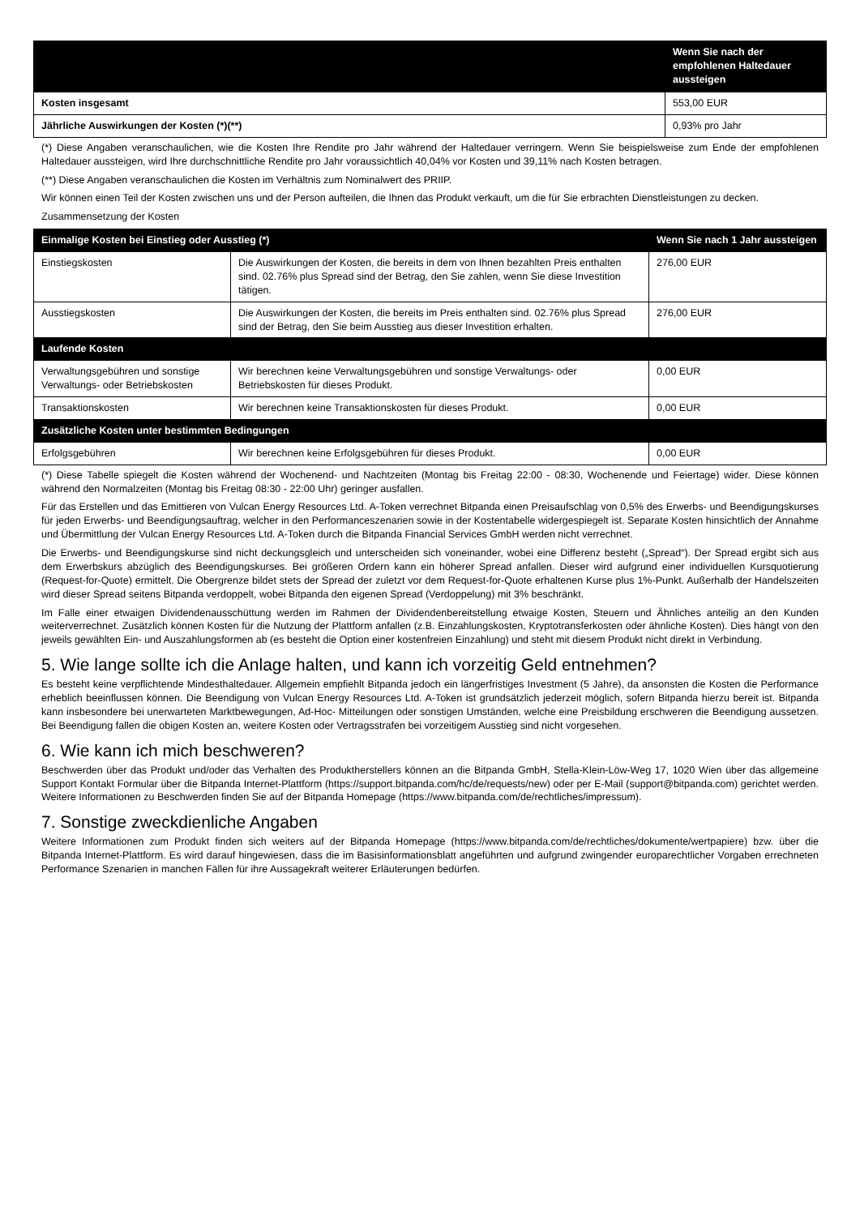| | Wenn Sie nach der empfohlenen Haltedauer aussteigen |
| --- | --- |
| Kosten insgesamt | 553,00 EUR |
| Jährliche Auswirkungen der Kosten (*)(**) | 0,93% pro Jahr |
(*) Diese Angaben veranschaulichen, wie die Kosten Ihre Rendite pro Jahr während der Haltedauer verringern. Wenn Sie beispielsweise zum Ende der empfohlenen Haltedauer aussteigen, wird Ihre durchschnittliche Rendite pro Jahr voraussichtlich 40,04% vor Kosten und 39,11% nach Kosten betragen.
(**) Diese Angaben veranschaulichen die Kosten im Verhältnis zum Nominalwert des PRIIP.
Wir können einen Teil der Kosten zwischen uns und der Person aufteilen, die Ihnen das Produkt verkauft, um die für Sie erbrachten Dienstleistungen zu decken.
Zusammensetzung der Kosten
| Einmalige Kosten bei Einstieg oder Ausstieg (*) | | Wenn Sie nach 1 Jahr aussteigen |
| --- | --- | --- |
| Einstiegskosten | Die Auswirkungen der Kosten, die bereits in dem von Ihnen bezahlten Preis enthalten sind. 02.76% plus Spread sind der Betrag, den Sie zahlen, wenn Sie diese Investition tätigen. | 276,00 EUR |
| Ausstiegskosten | Die Auswirkungen der Kosten, die bereits im Preis enthalten sind. 02.76% plus Spread sind der Betrag, den Sie beim Ausstieg aus dieser Investition erhalten. | 276,00 EUR |
| Laufende Kosten | | |
| Verwaltungsgebühren und sonstige Verwaltungs- oder Betriebskosten | Wir berechnen keine Verwaltungsgebühren und sonstige Verwaltungs- oder Betriebskosten für dieses Produkt. | 0,00 EUR |
| Transaktionskosten | Wir berechnen keine Transaktionskosten für dieses Produkt. | 0,00 EUR |
| Zusätzliche Kosten unter bestimmten Bedingungen | | |
| Erfolgsgebühren | Wir berechnen keine Erfolgsgebühren für dieses Produkt. | 0,00 EUR |
(*) Diese Tabelle spiegelt die Kosten während der Wochenend- und Nachtzeiten (Montag bis Freitag 22:00 - 08:30, Wochenende und Feiertage) wider. Diese können während den Normalzeiten (Montag bis Freitag 08:30 - 22:00 Uhr) geringer ausfallen.
Für das Erstellen und das Emittieren von Vulcan Energy Resources Ltd. A-Token verrechnet Bitpanda einen Preisaufschlag von 0,5% des Erwerbs- und Beendigungskurses für jeden Erwerbs- und Beendigungsauftrag, welcher in den Performanceszenarien sowie in der Kostentabelle widergespiegelt ist. Separate Kosten hinsichtlich der Annahme und Übermittlung der Vulcan Energy Resources Ltd. A-Token durch die Bitpanda Financial Services GmbH werden nicht verrechnet.
Die Erwerbs- und Beendigungskurse sind nicht deckungsgleich und unterscheiden sich voneinander, wobei eine Differenz besteht („Spread“). Der Spread ergibt sich aus dem Erwerbskurs abzüglich des Beendigungskurses. Bei größeren Ordern kann ein höherer Spread anfallen. Dieser wird aufgrund einer individuellen Kursquotierung (Request-for-Quote) ermittelt. Die Obergrenze bildet stets der Spread der zuletzt vor dem Request-for-Quote erhaltenen Kurse plus 1%-Punkt. Außerhalb der Handelszeiten wird dieser Spread seitens Bitpanda verdoppelt, wobei Bitpanda den eigenen Spread (Verdoppelung) mit 3% beschränkt.
Im Falle einer etwaigen Dividendenausschüttung werden im Rahmen der Dividendenbereitstellung etwaige Kosten, Steuern und Ähnliches anteilig an den Kunden weiterverrechnet. Zusätzlich können Kosten für die Nutzung der Plattform anfallen (z.B. Einzahlungskosten, Kryptotransferkosten oder ähnliche Kosten). Dies hängt von den jeweils gewählten Ein- und Auszahlungsformen ab (es besteht die Option einer kostenfreien Einzahlung) und steht mit diesem Produkt nicht direkt in Verbindung.
5. Wie lange sollte ich die Anlage halten, und kann ich vorzeitig Geld entnehmen?
Es besteht keine verpflichtende Mindesthaltedauer. Allgemein empfiehlt Bitpanda jedoch ein längerfristiges Investment (5 Jahre), da ansonsten die Kosten die Performance erheblich beeinflussen können. Die Beendigung von Vulcan Energy Resources Ltd. A-Token ist grundsätzlich jederzeit möglich, sofern Bitpanda hierzu bereit ist. Bitpanda kann insbesondere bei unerwarteten Marktbewegungen, Ad-Hoc- Mitteilungen oder sonstigen Umständen, welche eine Preisbildung erschweren die Beendigung aussetzen. Bei Beendigung fallen die obigen Kosten an, weitere Kosten oder Vertragsstrafen bei vorzeitigem Ausstieg sind nicht vorgesehen.
6. Wie kann ich mich beschweren?
Beschwerden über das Produkt und/oder das Verhalten des Produktherstellers können an die Bitpanda GmbH, Stella-Klein-Löw-Weg 17, 1020 Wien über das allgemeine Support Kontakt Formular über die Bitpanda Internet-Plattform (https://support.bitpanda.com/hc/de/requests/new) oder per E-Mail (support@bitpanda.com) gerichtet werden. Weitere Informationen zu Beschwerden finden Sie auf der Bitpanda Homepage (https://www.bitpanda.com/de/rechtliches/impressum).
7. Sonstige zweckdienliche Angaben
Weitere Informationen zum Produkt finden sich weiters auf der Bitpanda Homepage (https://www.bitpanda.com/de/rechtliches/dokumente/wertpapiere) bzw. über die Bitpanda Internet-Plattform. Es wird darauf hingewiesen, dass die im Basisinformationsblatt angeführten und aufgrund zwingender europarechtlicher Vorgaben errechneten Performance Szenarien in manchen Fällen für ihre Aussagekraft weiterer Erläuterungen bedürfen.